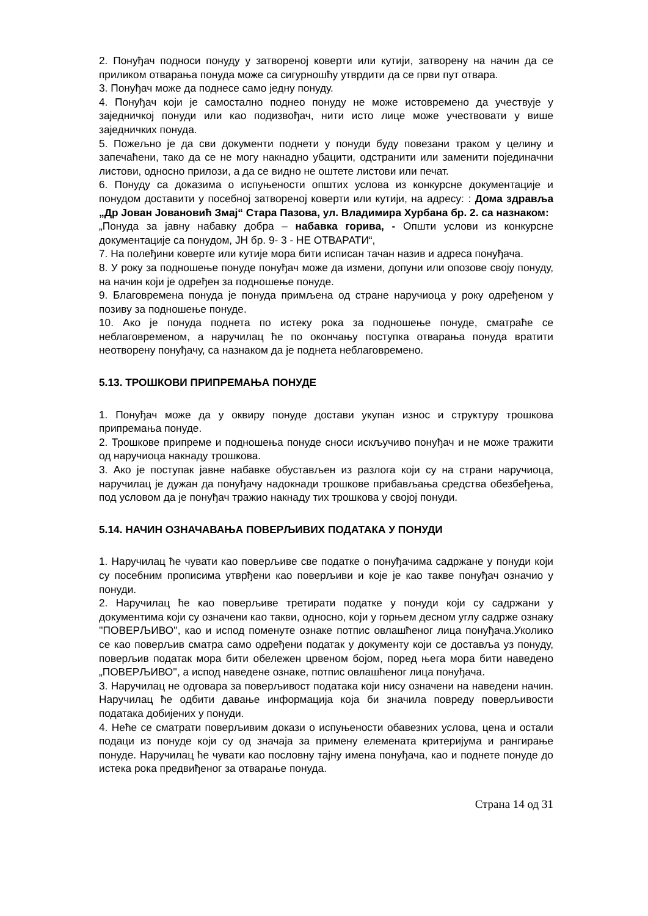2. Понуђач подноси понуду у затвореној коверти или кутији, затворену на начин да се приликом отварања понуда може са сигурношћу утврдити да се први пут отвара.
3. Понуђач може да поднесе само једну понуду.
4. Понуђач који је самостално поднео понуду не може истовремено да учествује у заједничкој понуди или као подизвођач, нити исто лице може учествовати у више заједничких понуда.
5. Пожељно је да сви документи поднети у понуди буду повезани траком у целину и запечаћени, тако да се не могу накнадно убацити, одстранити или заменити појединачни листови, односно прилози, а да се видно не оштете листови или печат.
6. Понуду са доказима о испуњености општих услова из конкурсне документације и понудом доставити у посебној затвореној коверти или кутији, на адресу: : Дома здравља „Др Јован Јовановић Змај“ Стара Пазова, ул. Владимира Хурбана бр. 2. са назнаком:
„Понуда за јавну набавку добра – набавка горива, - Општи услови из конкурсне документације са понудом, ЈН бр. 9- 3 - НЕ ОТВАРАТИ“,
7. На полеђини коверте или кутије мора бити исписан тачан назив и адреса понуђача.
8. У року за подношење понуде понуђач може да измени, допуни или опозове своју понуду, на начин који је одређен за подношење понуде.
9. Благовремена понуда је понуда примљена од стране наручиоца у року одређеном у позиву за подношење понуде.
10. Ако је понуда поднета по истеку рока за подношење понуде, сматраће се неблаговременом, а наручилац ће по окончању поступка отварања понуда вратити неотворену понуђачу, са назнаком да је поднета неблаговремено.
5.13. ТРОШКОВИ ПРИПРЕМАЊА ПОНУДЕ
1. Понуђач може да у оквиру понуде достави укупан износ и структуру трошкова припремања понуде.
2. Трошкове припреме и подношења понуде сноси искључиво понуђач и не може тражити од наручиоца накнаду трошкова.
3. Ако је поступак јавне набавке обустављен из разлога који су на страни наручиоца, наручилац је дужан да понуђачу надокнади трошкове прибављања средства обезбеђења, под условом да је понуђач тражио накнаду тих трошкова у својој понуди.
5.14. НАЧИН ОЗНАЧАВАЊА ПОВЕРЉИВИХ ПОДАТАКА У ПОНУДИ
1. Наручилац ће чувати као поверљиве све податке о понуђачима садржане у понуди који су посебним прописима утврђени као поверљиви и које је као такве понуђач означио у понуди.
2. Наручилац ће као поверљиве третирати податке у понуди који су садржани у документима који су означени као такви, односно, који у горњем десном углу садрже ознаку ''ПОВЕРЉИВО'', као и испод поменуте ознаке потпис овлашћеног лица понуђача.Уколико се као поверљив сматра само одређени податак у документу који се доставља уз понуду, поверљив податак мора бити обележен црвеном бојом, поред њега мора бити наведено „ПОВЕРЉИВО'', а испод наведене ознаке, потпис овлашћеног лица понуђача.
3. Наручилац не одговара за поверљивост података који нису означени на наведени начин. Наручилац ће одбити давање информација која би значила повреду поверљивости података добијених у понуди.
4. Неће се сматрати поверљивим докази о испуњености обавезних услова, цена и остали подаци из понуде који су од значаја за примену елемената критеријума и рангирање понуде. Наручилац ће чувати као пословну тајну имена понуђача, као и поднете понуде до истека рока предвиђеног за отварање понуда.
Страна 14 од 31